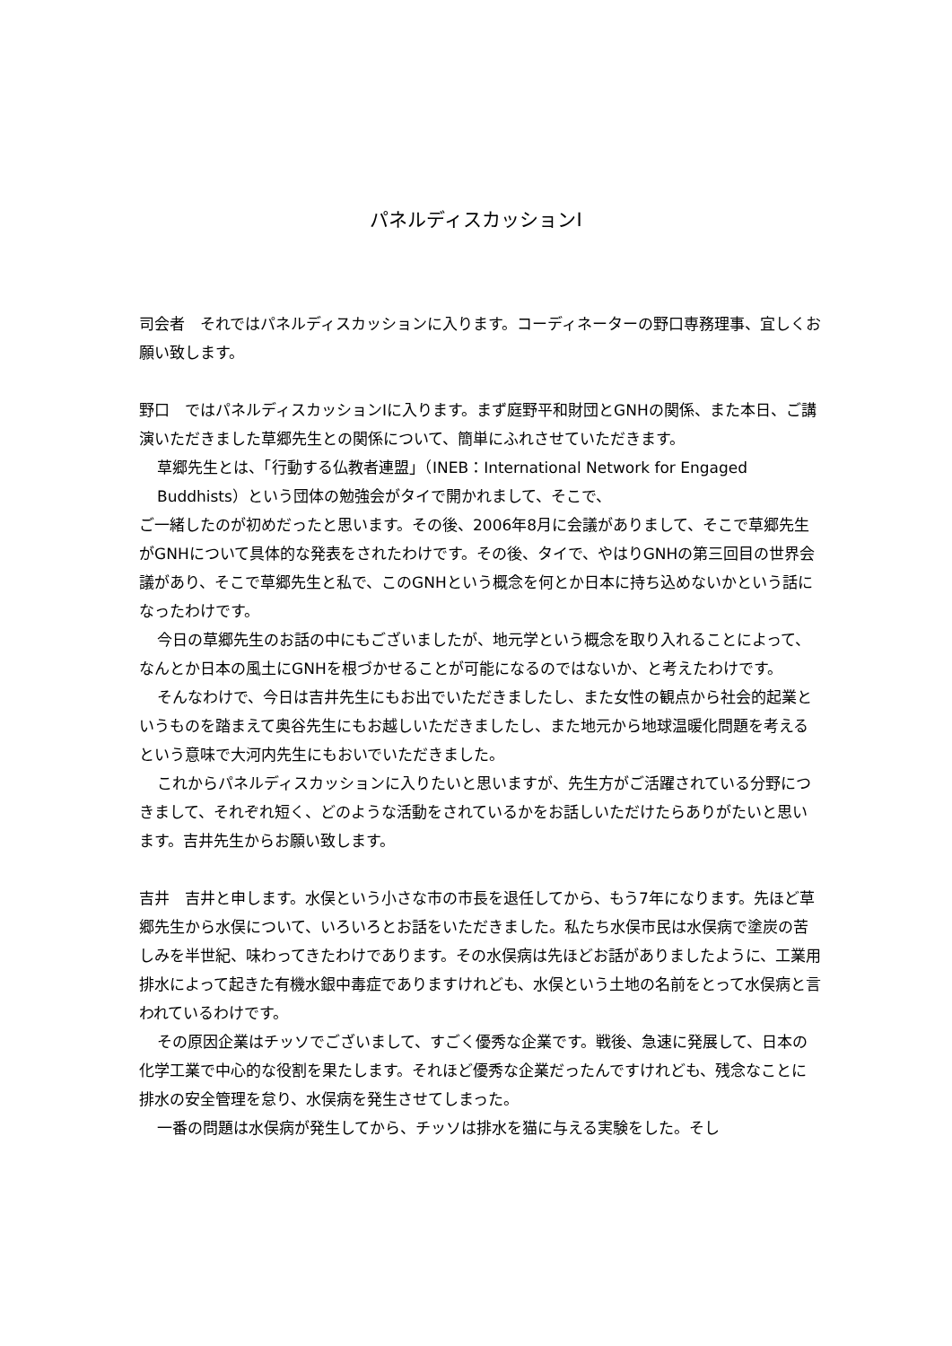パネルディスカッションⅠ
司会者　それではパネルディスカッションに入ります。コーディネーターの野口専務理事、宜しくお願い致します。
野口　ではパネルディスカッションⅠに入ります。まず庭野平和財団とGNHの関係、また本日、ご講演いただきました草郷先生との関係について、簡単にふれさせていただきます。
草郷先生とは、「行動する仏教者連盟」（INEB：International Network for Engaged Buddhists）という団体の勉強会がタイで開かれまして、そこで、
ご一緒したのが初めだったと思います。その後、2006年8月に会議がありまして、そこで草郷先生がGNHについて具体的な発表をされたわけです。その後、タイで、やはりGNHの第三回目の世界会議があり、そこで草郷先生と私で、このGNHという概念を何とか日本に持ち込めないかという話になったわけです。
今日の草郷先生のお話の中にもございましたが、地元学という概念を取り入れることによって、なんとか日本の風土にGNHを根づかせることが可能になるのではないか、と考えたわけです。
そんなわけで、今日は吉井先生にもお出でいただきましたし、また女性の観点から社会的起業というものを踏まえて奥谷先生にもお越しいただきましたし、また地元から地球温暖化問題を考えるという意味で大河内先生にもおいでいただきました。
これからパネルディスカッションに入りたいと思いますが、先生方がご活躍されている分野につきまして、それぞれ短く、どのような活動をされているかをお話しいただけたらありがたいと思います。吉井先生からお願い致します。
吉井　吉井と申します。水俣という小さな市の市長を退任してから、もう7年になります。先ほど草郷先生から水俣について、いろいろとお話をいただきました。私たち水俣市民は水俣病で塗炭の苦しみを半世紀、味わってきたわけであります。その水俣病は先ほどお話がありましたように、工業用排水によって起きた有機水銀中毒症でありますけれども、水俣という土地の名前をとって水俣病と言われているわけです。
その原因企業はチッソでございまして、すごく優秀な企業です。戦後、急速に発展して、日本の化学工業で中心的な役割を果たします。それほど優秀な企業だったんですけれども、残念なことに排水の安全管理を怠り、水俣病を発生させてしまった。
一番の問題は水俣病が発生してから、チッソは排水を猫に与える実験をした。そし